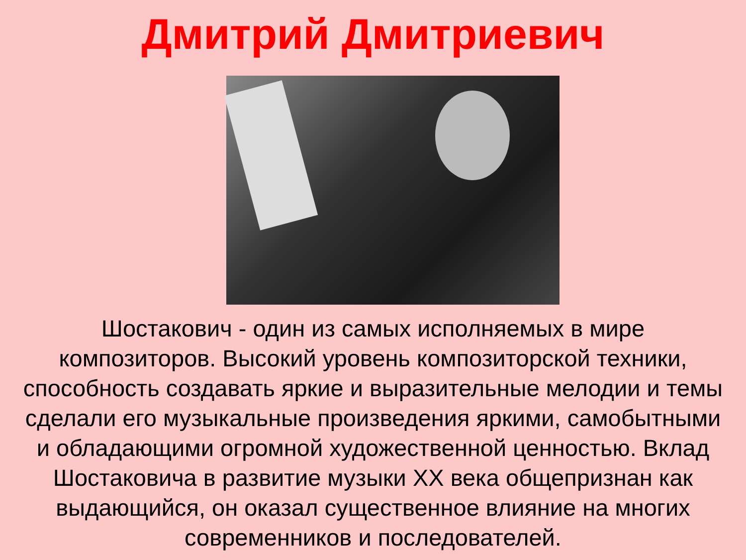Дмитрий Дмитриевич
Шостакович - один из самых исполняемых в мире композиторов. Высокий уровень композиторской техники, способность создавать яркие и выразительные мелодии и темы сделали его музыкальные произведения яркими, самобытными и обладающими огромной художественной ценностью. Вклад Шостаковича в развитие музыки XX века общепризнан как выдающийся, он оказал существенное влияние на многих современников и последователей.